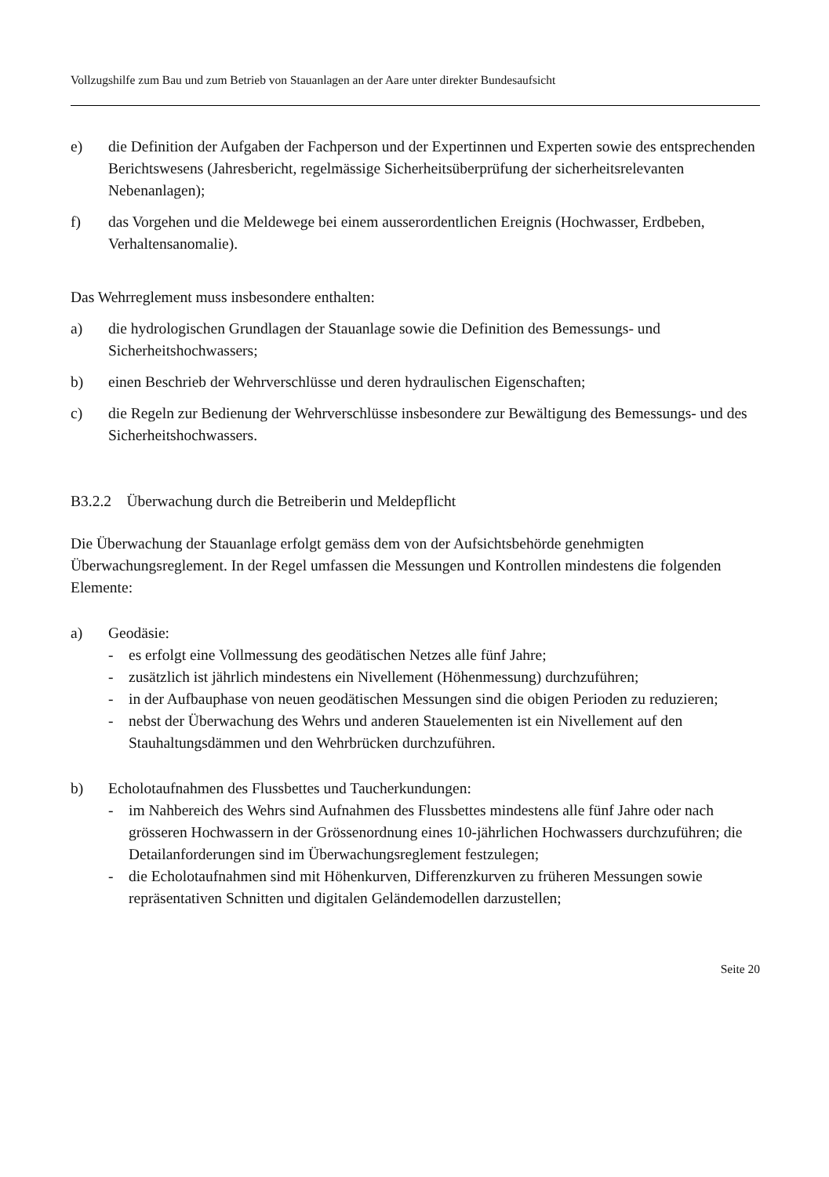Vollzugshilfe zum Bau und zum Betrieb von Stauanlagen an der Aare unter direkter Bundesaufsicht
e) die Definition der Aufgaben der Fachperson und der Expertinnen und Experten sowie des entsprechenden Berichtswesens (Jahresbericht, regelmässige Sicherheitsüberprüfung der sicherheitsrelevanten Nebenanlagen);
f) das Vorgehen und die Meldewege bei einem ausserordentlichen Ereignis (Hochwasser, Erdbeben, Verhaltensanomalie).
Das Wehrreglement muss insbesondere enthalten:
a) die hydrologischen Grundlagen der Stauanlage sowie die Definition des Bemessungs- und Sicherheitshochwassers;
b) einen Beschrieb der Wehrverschlüsse und deren hydraulischen Eigenschaften;
c) die Regeln zur Bedienung der Wehrverschlüsse insbesondere zur Bewältigung des Bemessungs- und des Sicherheitshochwassers.
B3.2.2 Überwachung durch die Betreiberin und Meldepflicht
Die Überwachung der Stauanlage erfolgt gemäss dem von der Aufsichtsbehörde genehmigten Überwachungsreglement. In der Regel umfassen die Messungen und Kontrollen mindestens die folgenden Elemente:
a) Geodäsie:
- es erfolgt eine Vollmessung des geodätischen Netzes alle fünf Jahre;
- zusätzlich ist jährlich mindestens ein Nivellement (Höhenmessung) durchzuführen;
- in der Aufbauphase von neuen geodätischen Messungen sind die obigen Perioden zu reduzieren;
- nebst der Überwachung des Wehrs und anderen Stauelementen ist ein Nivellement auf den Stauhaltungsdämmen und den Wehrbrücken durchzuführen.
b) Echolotaufnahmen des Flussbettes und Taucherkundungen:
- im Nahbereich des Wehrs sind Aufnahmen des Flussbettes mindestens alle fünf Jahre oder nach grösseren Hochwassern in der Grössenordnung eines 10-jährlichen Hochwassers durchzuführen; die Detailanforderungen sind im Überwachungsreglement festzulegen;
- die Echolotaufnahmen sind mit Höhenkurven, Differenzkurven zu früheren Messungen sowie repräsentativen Schnitten und digitalen Geländemodellen darzustellen;
Seite 20